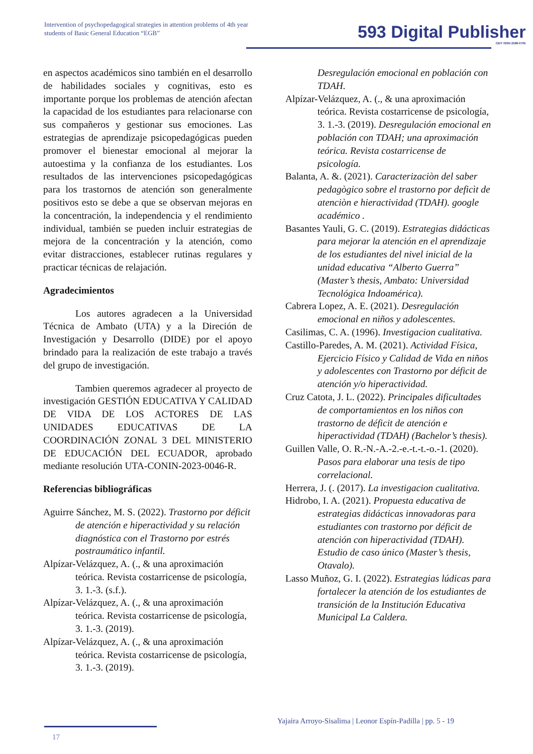Intervention of psychopedagogical strategies in attention problems of 4th year students of Basic General Education “EGB”
593 Digital Publisher
CEIT ISSN 2588-0705
en aspectos académicos sino también en el desarrollo de habilidades sociales y cognitivas, esto es importante porque los problemas de atención afectan la capacidad de los estudiantes para relacionarse con sus compañeros y gestionar sus emociones. Las estrategias de aprendizaje psicopedagógicas pueden promover el bienestar emocional al mejorar la autoestima y la confianza de los estudiantes. Los resultados de las intervenciones psicopedagógicas para los trastornos de atención son generalmente positivos esto se debe a que se observan mejoras en la concentración, la independencia y el rendimiento individual, también se pueden incluir estrategias de mejora de la concentración y la atención, como evitar distracciones, establecer rutinas regulares y practicar técnicas de relajación.
Agradecimientos
Los autores agradecen a la Universidad Técnica de Ambato (UTA) y a la Direción de Investigación y Desarrollo (DIDE) por el apoyo brindado para la realización de este trabajo a través del grupo de investigación.
Tambien queremos agradecer al proyecto de investigación GESTIÓN EDUCATIVA Y CALIDAD DE VIDA DE LOS ACTORES DE LAS UNIDADES EDUCATIVAS DE LA COORDINACIÓN ZONAL 3 DEL MINISTERIO DE EDUCACIÓN DEL ECUADOR, aprobado mediante resolución UTA-CONIN-2023-0046-R.
Referencias bibliográficas
Aguirre Sánchez, M. S. (2022). Trastorno por déficit de atención e hiperactividad y su relación diagnóstica con el Trastorno por estrés postraumático infantil.
Alpízar-Velázquez, A. (., & una aproximación teórica. Revista costarricense de psicología, 3. 1.-3. (s.f.).
Alpízar-Velázquez, A. (., & una aproximación teórica. Revista costarricense de psicología, 3. 1.-3. (2019).
Alpízar-Velázquez, A. (., & una aproximación teórica. Revista costarricense de psicología, 3. 1.-3. (2019).
Desregulación emocional en población con TDAH.
Alpízar-Velázquez, A. (., & una aproximación teórica. Revista costarricense de psicología, 3. 1.-3. (2019). Desregulación emocional en población con TDAH; una aproximación teórica. Revista costarricense de psicología.
Balanta, A. &. (2021). Caracterizaciòn del saber pedagògico sobre el trastorno por deficìt de atenciòn e hieractividad (TDAH). google académico .
Basantes Yauli, G. C. (2019). Estrategias didácticas para mejorar la atención en el aprendizaje de los estudiantes del nivel inicial de la unidad educativa “Alberto Guerra” (Master’s thesis, Ambato: Universidad Tecnológica Indoamérica).
Cabrera Lopez, A. E. (2021). Desregulación emocional en niños y adolescentes.
Casilimas, C. A. (1996). Investigacion cualitativa.
Castillo-Paredes, A. M. (2021). Actividad Física, Ejercicio Físico y Calidad de Vida en niños y adolescentes con Trastorno por déficit de atención y/o hiperactividad.
Cruz Catota, J. L. (2022). Principales dificultades de comportamientos en los niños con trastorno de déficit de atención e hiperactividad (TDAH) (Bachelor’s thesis).
Guillen Valle, O. R.-N.-A.-2.-e.-t.-t.-o.-1. (2020). Pasos para elaborar una tesis de tipo correlacional.
Herrera, J. (. (2017). La investigacion cualitativa.
Hidrobo, I. A. (2021). Propuesta educativa de estrategias didácticas innovadoras para estudiantes con trastorno por déficit de atención con hiperactividad (TDAH). Estudio de caso único (Master’s thesis, Otavalo).
Lasso Muñoz, G. I. (2022). Estrategias lúdicas para fortalecer la atención de los estudiantes de transición de la Institución Educativa Municipal La Caldera.
Yajaira Arroyo-Sisalima | Leonor Espín-Padilla | pp. 5 - 19
17